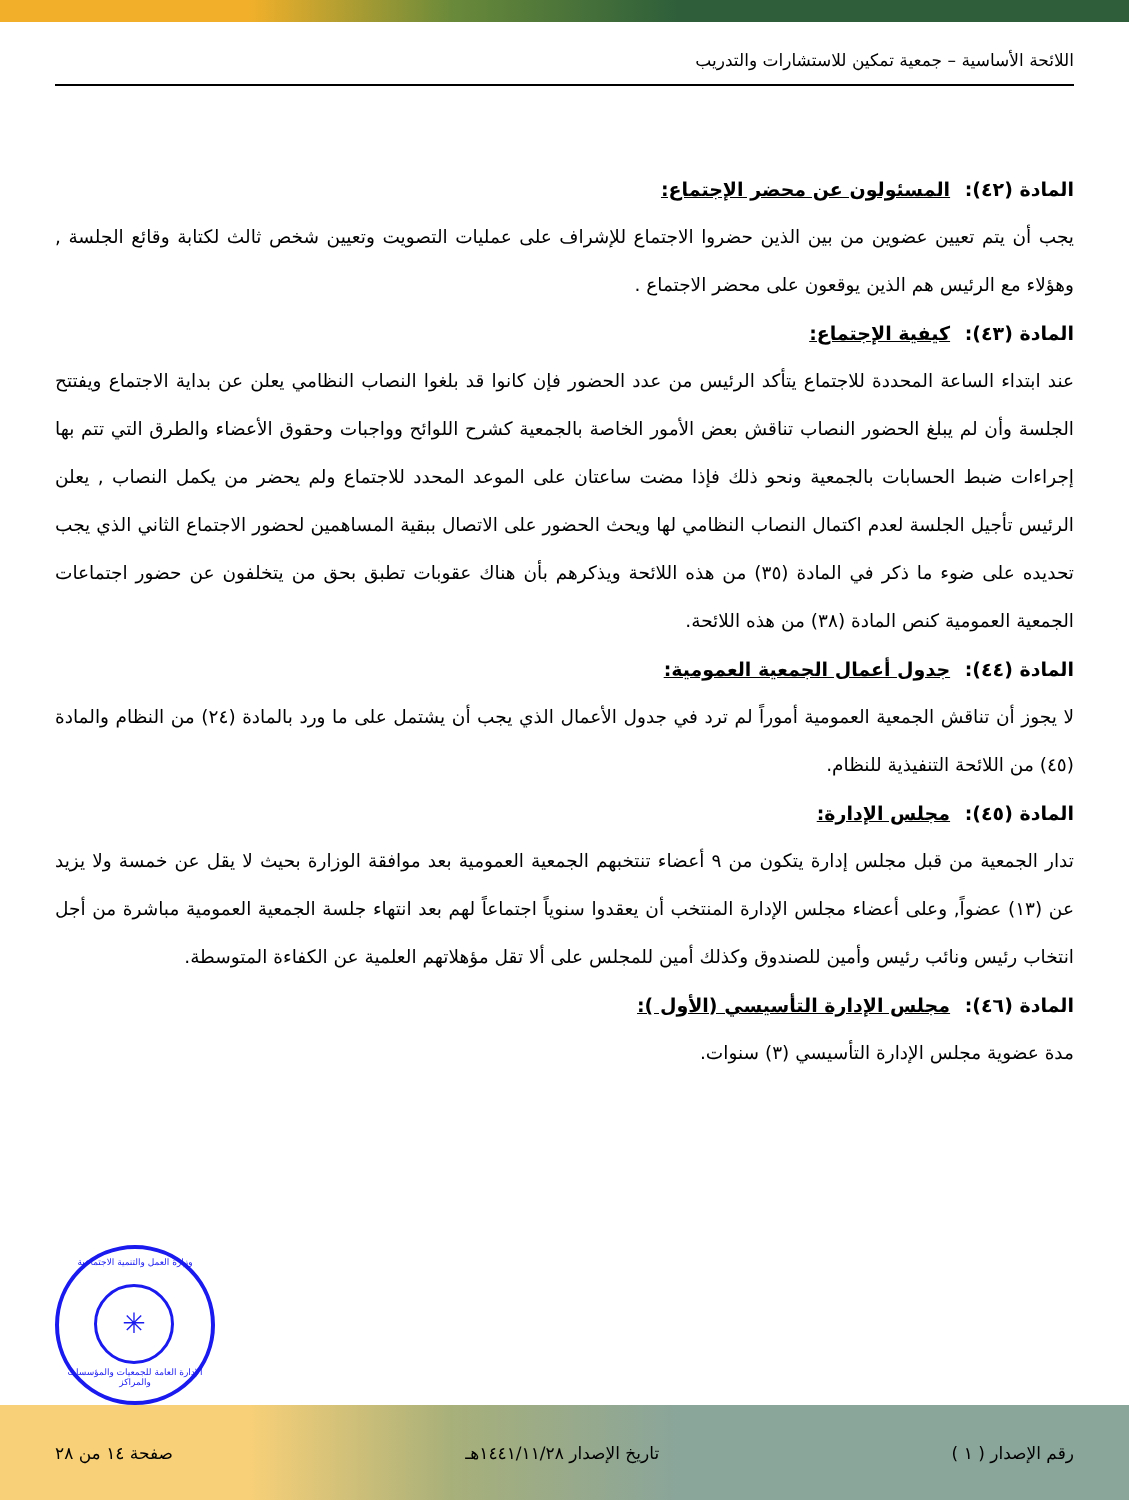اللائحة الأساسية – جمعية تمكين للاستشارات والتدريب
المادة (٤٢): المسئولون عن محضر الإجتماع:
يجب أن يتم تعيين عضوين من بين الذين حضروا الاجتماع للإشراف على عمليات التصويت وتعيين شخص ثالث لكتابة وقائع الجلسة , وهؤلاء مع الرئيس هم الذين يوقعون على محضر الاجتماع .
المادة (٤٣): كيفية الإجتماع:
عند ابتداء الساعة المحددة للاجتماع يتأكد الرئيس من عدد الحضور فإن كانوا قد بلغوا النصاب النظامي يعلن عن بداية الاجتماع ويفتتح الجلسة وأن لم يبلغ الحضور النصاب تناقش بعض الأمور الخاصة بالجمعية كشرح اللوائح وواجبات وحقوق الأعضاء والطرق التي تتم بها إجراءات ضبط الحسابات بالجمعية ونحو ذلك فإذا مضت ساعتان على الموعد المحدد للاجتماع ولم يحضر من يكمل النصاب , يعلن الرئيس تأجيل الجلسة لعدم اكتمال النصاب النظامي لها ويحث الحضور على الاتصال ببقية المساهمين لحضور الاجتماع الثاني الذي يجب تحديده على ضوء ما ذكر في المادة (٣٥) من هذه اللائحة ويذكرهم بأن هناك عقوبات تطبق بحق من يتخلفون عن حضور اجتماعات الجمعية العمومية كنص المادة (٣٨) من هذه اللائحة.
المادة (٤٤): جدول أعمال الجمعية العمومية:
لا يجوز أن تناقش الجمعية العمومية أموراً لم ترد في جدول الأعمال الذي يجب أن يشتمل على ما ورد بالمادة (٢٤) من النظام والمادة (٤٥) من اللائحة التنفيذية للنظام.
المادة (٤٥): مجلس الإدارة:
تدار الجمعية من قبل مجلس إدارة يتكون من ٩ أعضاء تنتخبهم الجمعية العمومية بعد موافقة الوزارة بحيث لا يقل عن خمسة ولا يزيد عن (١٣) عضواً, وعلى أعضاء مجلس الإدارة المنتخب أن يعقدوا سنوياً اجتماعاً لهم بعد انتهاء جلسة الجمعية العمومية مباشرة من أجل انتخاب رئيس ونائب رئيس وأمين للصندوق وكذلك أمين للمجلس على ألا تقل مؤهلاتهم العلمية عن الكفاءة المتوسطة.
المادة (٤٦): مجلس الإدارة التأسيسي (الأول ):
مدة عضوية مجلس الإدارة التأسيسي (٣) سنوات.
وزارة العمل والتنمية الاجتماعية
✳
الإدارة العامة للجمعيات والمؤسسات والمراكز
رقم الإصدار ( ١ ) تاريخ الإصدار ١٤٤١/١١/٢٨هـ صفحة ١٤ من ٢٨